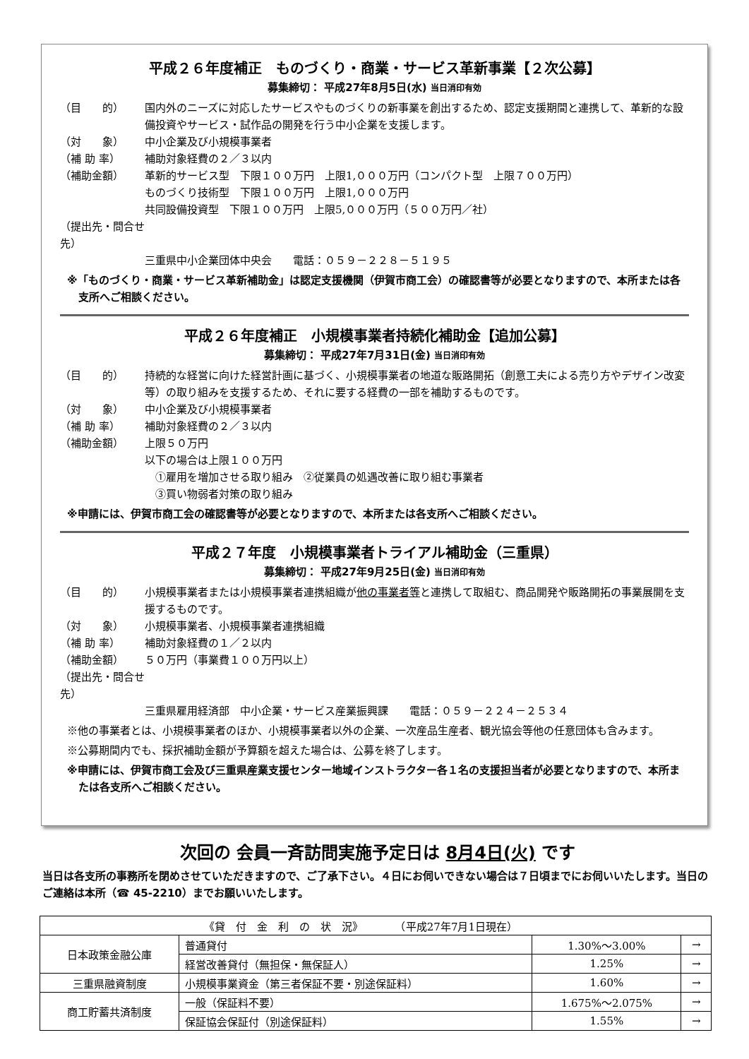平成２６年度補正　ものづくり・商業・サービス革新事業【２次公募】
募集締切： 平成27年8月5日(水) 当日消印有効
（目　　的） 国内外のニーズに対応したサービスやものづくりの新事業を創出するため、認定支援期間と連携して、革新的な設備投資やサービス・試作品の開発を行う中小企業を支援します。
（対　　象） 中小企業及び小規模事業者
（補 助 率） 補助対象経費の２／３以内
（補助金額） 革新的サービス型　下限１００万円　上限1,０００万円（コンパクト型　上限７００万円）
ものづくり技術型　下限１００万円　上限1,０００万円
共同設備投資型　下限１００万円　上限5,０００万円（５００万円／社）
（提出先・問合せ先）
三重県中小企業団体中央会　　電話：０５９－２２８－５１９５
※「ものづくり・商業・サービス革新補助金」は認定支援機関（伊賀市商工会）の確認書等が必要となりますので、本所または各支所へご相談ください。
平成２６年度補正　小規模事業者持続化補助金【追加公募】
募集締切： 平成27年7月31日(金) 当日消印有効
（目　　的） 持続的な経営に向けた経営計画に基づく、小規模事業者の地道な販路開拓（創意工夫による売り方やデザイン改変等）の取り組みを支援するため、それに要する経費の一部を補助するものです。
（対　　象） 中小企業及び小規模事業者
（補 助 率） 補助対象経費の２／３以内
（補助金額） 上限５０万円
以下の場合は上限１００万円
　①雇用を増加させる取り組み　②従業員の処遇改善に取り組む事業者
　③買い物弱者対策の取り組み
※申請には、伊賀市商工会の確認書等が必要となりますので、本所または各支所へご相談ください。
平成２７年度　小規模事業者トライアル補助金（三重県）
募集締切： 平成27年9月25日(金) 当日消印有効
（目　　的） 小規模事業者または小規模事業者連携組織が他の事業者等と連携して取組む、商品開発や販路開拓の事業展開を支援するものです。
（対　　象） 小規模事業者、小規模事業者連携組織
（補 助 率） 補助対象経費の１／２以内
（補助金額） ５０万円（事業費１００万円以上）
（提出先・問合せ先）
三重県雇用経済部　中小企業・サービス産業振興課　　電話：０５９－２２４－２５３４
※他の事業者とは、小規模事業者のほか、小規模事業者以外の企業、一次産品生産者、観光協会等他の任意団体も含みます。
※公募期間内でも、採択補助金額が予算額を超えた場合は、公募を終了します。
※申請には、伊賀市商工会及び三重県産業支援センター地域インストラクター各１名の支援担当者が必要となりますので、本所または各支所へご相談ください。
次回の 会員一斉訪問実施予定日は 8月4日(火) です
当日は各支所の事務所を閉めさせていただきますので、ご了承下さい。４日にお伺いできない場合は７日頃までにお伺いいたします。当日のご連絡は本所（☎ 45-2210）までお願いいたします。
| 《貸 付 金 利 の 状 況》 （平成27年7月1日現在） | | | |
| --- | --- | --- | --- |
| 日本政策金融公庫 | 普通貸付 | 1.30%～3.00% | → |
| | 経営改善貸付（無担保・無保証人） | 1.25% | → |
| 三重県融資制度 | 小規模事業資金（第三者保証不要・別途保証料） | 1.60% | → |
| 商工貯蓄共済制度 | 一般（保証料不要） | 1.675%～2.075% | → |
| | 保証協会保証付（別途保証料） | 1.55% | → |